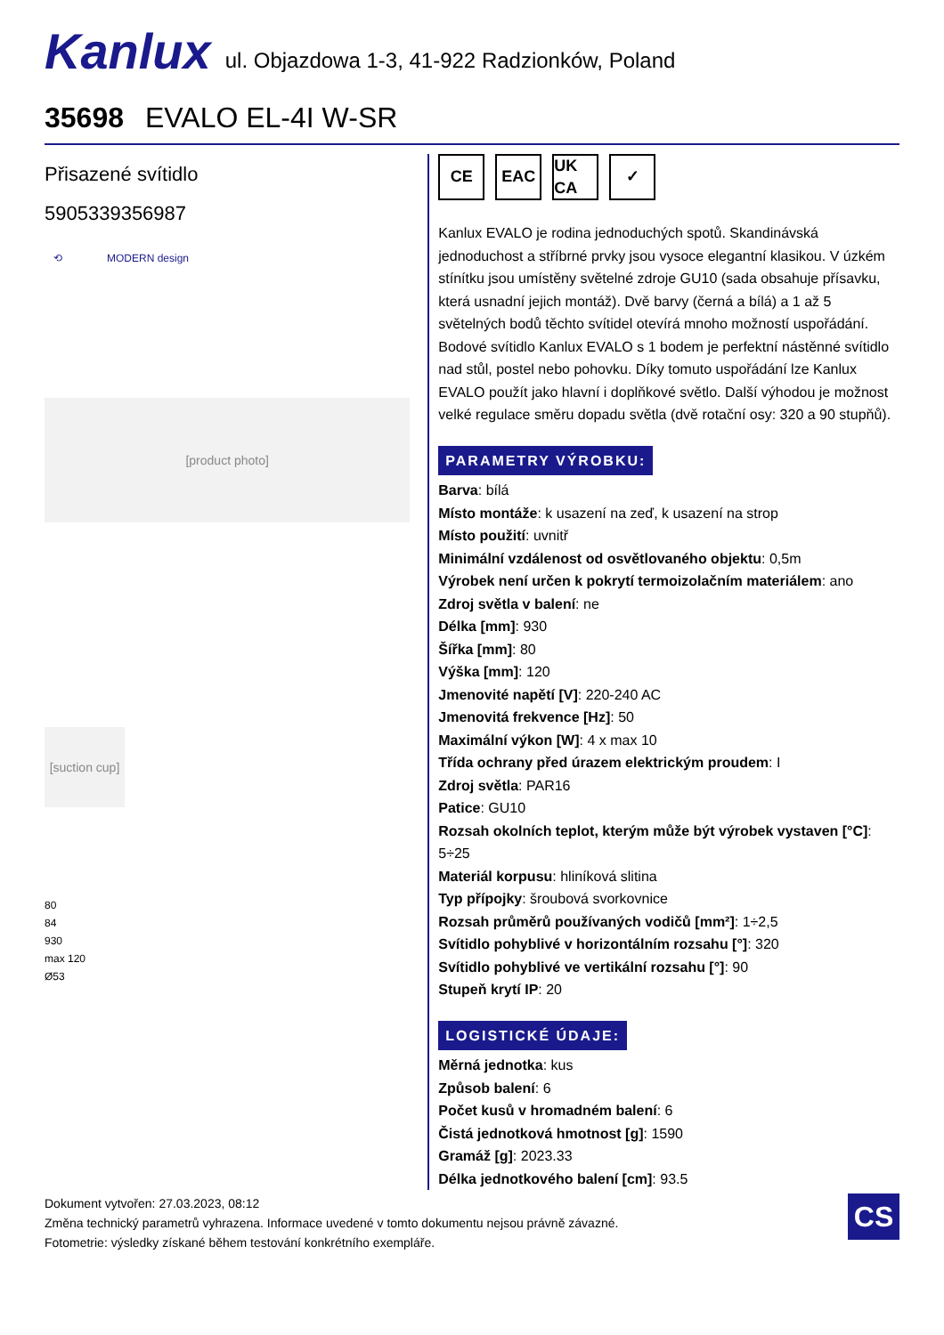Kanlux
ul. Objazdowa 1-3, 41-922 Radzionków, Poland
35698 EVALO EL-4I W-SR
Přisazené svítidlo
5905339356987
⟲ MODERN design
[product photo]
[suction cup]
80
84
930
max 120
Ø53
CE EAC UK CA
✓
Kanlux EVALO je rodina jednoduchých spotů. Skandinávská jednoduchost a stříbrné prvky jsou vysoce elegantní klasikou. V úzkém stínítku jsou umístěny světelné zdroje GU10 (sada obsahuje přísavku, která usnadní jejich montáž). Dvě barvy (černá a bílá) a 1 až 5 světelných bodů těchto svítidel otevírá mnoho možností uspořádání. Bodové svítidlo Kanlux EVALO s 1 bodem je perfektní nástěnné svítidlo nad stůl, postel nebo pohovku. Díky tomuto uspořádání lze Kanlux EVALO použít jako hlavní i doplňkové světlo. Další výhodou je možnost velké regulace směru dopadu světla (dvě rotační osy: 320 a 90 stupňů).
PARAMETRY VÝROBKU:
Barva: bílá
Místo montáže: k usazení na zeď, k usazení na strop
Místo použití: uvnitř
Minimální vzdálenost od osvětlovaného objektu: 0,5m
Výrobek není určen k pokrytí termoizolačním materiálem: ano
Zdroj světla v balení: ne
Délka [mm]: 930
Šířka [mm]: 80
Výška [mm]: 120
Jmenovité napětí [V]: 220-240 AC
Jmenovitá frekvence [Hz]: 50
Maximální výkon [W]: 4 x max 10
Třída ochrany před úrazem elektrickým proudem: I
Zdroj světla: PAR16
Patice: GU10
Rozsah okolních teplot, kterým může být výrobek vystaven [°C]: 5÷25
Materiál korpusu: hliníková slitina
Typ přípojky: šroubová svorkovnice
Rozsah průměrů používaných vodičů [mm²]: 1÷2,5
Svítidlo pohyblivé v horizontálním rozsahu [°]: 320
Svítidlo pohyblivé ve vertikální rozsahu [°]: 90
Stupeň krytí IP: 20
LOGISTICKÉ ÚDAJE:
Měrná jednotka: kus
Způsob balení: 6
Počet kusů v hromadném balení: 6
Čistá jednotková hmotnost [g]: 1590
Gramáž [g]: 2023.33
Délka jednotkového balení [cm]: 93.5
Dokument vytvořen: 27.03.2023, 08:12
Změna technický parametrů vyhrazena. Informace uvedené v tomto dokumentu nejsou právně závazné.
Fotometrie: výsledky získané během testování konkrétního exempláře.
CS